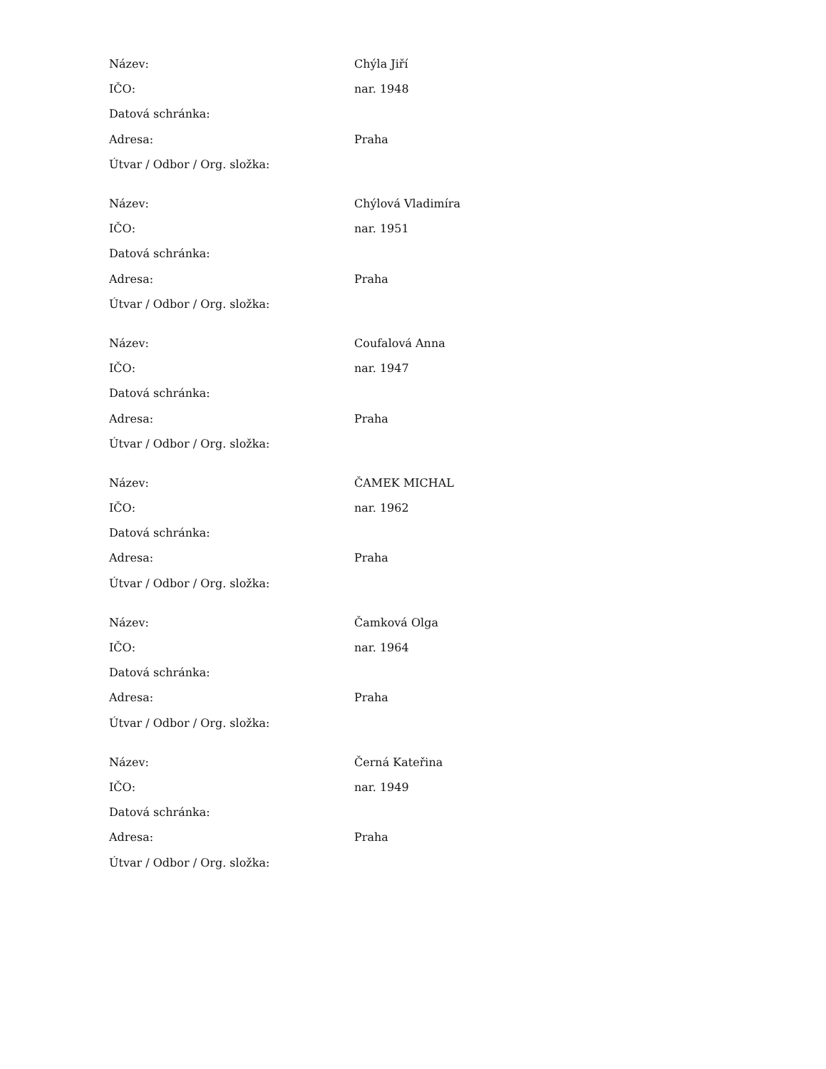| Název: | Chýla Jiří |
| IČO: | nar. 1948 |
| Datová schránka: | |
| Adresa: | Praha |
| Útvar / Odbor / Org. složka: | |
| Název: | Chýlová Vladimíra |
| IČO: | nar. 1951 |
| Datová schránka: | |
| Adresa: | Praha |
| Útvar / Odbor / Org. složka: | |
| Název: | Coufalová Anna |
| IČO: | nar. 1947 |
| Datová schránka: | |
| Adresa: | Praha |
| Útvar / Odbor / Org. složka: | |
| Název: | ČAMEK MICHAL |
| IČO: | nar. 1962 |
| Datová schránka: | |
| Adresa: | Praha |
| Útvar / Odbor / Org. složka: | |
| Název: | Čamková Olga |
| IČO: | nar. 1964 |
| Datová schránka: | |
| Adresa: | Praha |
| Útvar / Odbor / Org. složka: | |
| Název: | Černá Kateřina |
| IČO: | nar. 1949 |
| Datová schránka: | |
| Adresa: | Praha |
| Útvar / Odbor / Org. složka: | |